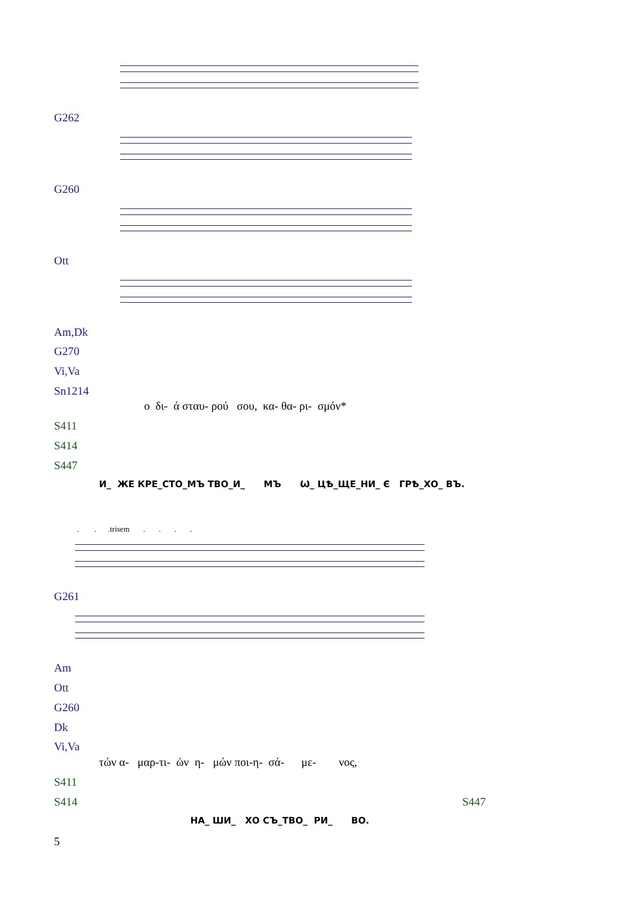G262
G260
Ott
Am,Dk
G270
Vi,Va
Sn1214
ο δι- ά σταυ- ρού σου, κα- θα- ρι- σμόν*
S411
S414
S447
И_ ЖЕ КРЕ_СТО_МЪ ТВО_И_ МЪ Ѡ_ ЦѢ_ЩЕ_НИ_ Є ГРѢ_ХО_ ВЪ.
. . .trisem . . . .
G261
Am
Ott
G260
Dk
Vi,Va
τών α- μαρ-τι- ών η- μών ποι-η- σά- με- νος,
S411
S414 S447
НА_ ШИ_ ХО СЪ_ТВО_ РИ_ ВО.
5